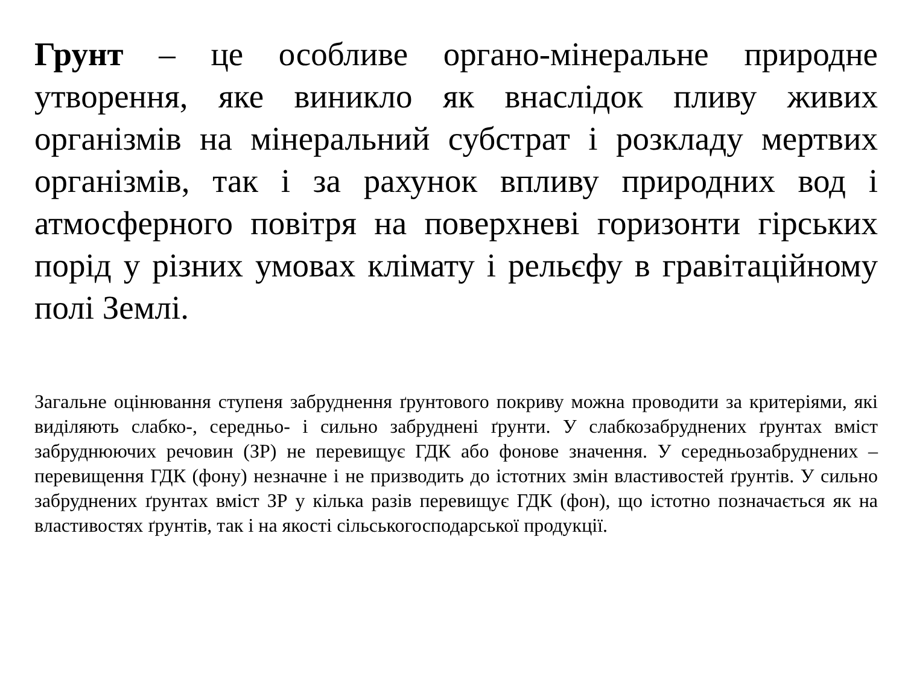Грунт – це особливе органо-мінеральне природне утворення, яке виникло як внаслідок пливу живих організмів на мінеральний субстрат і розкладу мертвих організмів, так і за рахунок впливу природних вод і атмосферного повітря на поверхневі горизонти гірських порід у різних умовах клімату і рельєфу в гравітаційному полі Землі.
Загальне оцінювання ступеня забруднення ґрунтового покриву можна проводити за критеріями, які виділяють слабко-, середньо- і сильно забруднені ґрунти. У слабкозабруднених ґрунтах вміст забруднюючих речовин (ЗР) не перевищує ГДК або фонове значення. У середньозабруднених – перевищення ГДК (фону) незначне і не призводить до істотних змін властивостей ґрунтів. У сильно забруднених ґрунтах вміст ЗР у кілька разів перевищує ГДК (фон), що істотно позначається як на властивостях ґрунтів, так і на якості сільськогосподарської продукції.